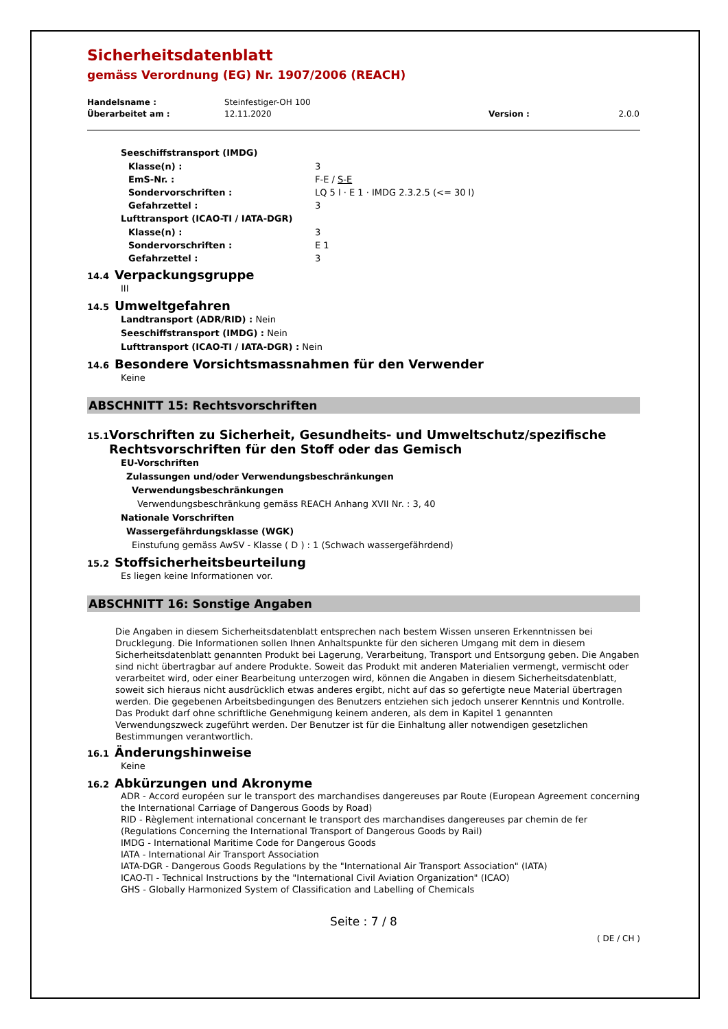Sicherheitsdatenblatt
gemäss Verordnung (EG) Nr. 1907/2006 (REACH)
Handelsname : Steinfestiger-OH 100
Überarbeitet am : 12.11.2020 Version : 2.0.0
Seeschiffstransport (IMDG)
Klasse(n) : 3
EmS-Nr. : F-E / S-E
Sondervorschriften : LQ 5 l · E 1 · IMDG 2.3.2.5 (<= 30 l)
Gefahrzettel : 3
Lufttransport (ICAO-TI / IATA-DGR)
Klasse(n) : 3
Sondervorschriften : E 1
Gefahrzettel : 3
14.4 Verpackungsgruppe
III
14.5 Umweltgefahren
Landtransport (ADR/RID) : Nein
Seeschiffstransport (IMDG) : Nein
Lufttransport (ICAO-TI / IATA-DGR) : Nein
14.6 Besondere Vorsichtsmassnahmen für den Verwender
Keine
ABSCHNITT 15: Rechtsvorschriften
15.1 Vorschriften zu Sicherheit, Gesundheits- und Umweltschutz/spezifische Rechtsvorschriften für den Stoff oder das Gemisch
EU-Vorschriften
Zulassungen und/oder Verwendungsbeschränkungen
Verwendungsbeschränkungen
Verwendungsbeschränkung gemäss REACH Anhang XVII Nr. : 3, 40
Nationale Vorschriften
Wassergefährdungsklasse (WGK)
Einstufung gemäss AwSV - Klasse ( D ) : 1 (Schwach wassergefährdend)
15.2 Stoffsicherheitsbeurteilung
Es liegen keine Informationen vor.
ABSCHNITT 16: Sonstige Angaben
Die Angaben in diesem Sicherheitsdatenblatt entsprechen nach bestem Wissen unseren Erkenntnissen bei Drucklegung. Die Informationen sollen Ihnen Anhaltspunkte für den sicheren Umgang mit dem in diesem Sicherheitsdatenblatt genannten Produkt bei Lagerung, Verarbeitung, Transport und Entsorgung geben. Die Angaben sind nicht übertragbar auf andere Produkte. Soweit das Produkt mit anderen Materialien vermengt, vermischt oder verarbeitet wird, oder einer Bearbeitung unterzogen wird, können die Angaben in diesem Sicherheitsdatenblatt, soweit sich hieraus nicht ausdrücklich etwas anderes ergibt, nicht auf das so gefertigte neue Material übertragen werden. Die gegebenen Arbeitsbedingungen des Benutzers entziehen sich jedoch unserer Kenntnis und Kontrolle. Das Produkt darf ohne schriftliche Genehmigung keinem anderen, als dem in Kapitel 1 genannten Verwendungszweck zugeführt werden. Der Benutzer ist für die Einhaltung aller notwendigen gesetzlichen Bestimmungen verantwortlich.
16.1 Änderungshinweise
Keine
16.2 Abkürzungen und Akronyme
ADR - Accord européen sur le transport des marchandises dangereuses par Route (European Agreement concerning the International Carriage of Dangerous Goods by Road)
RID - Règlement international concernant le transport des marchandises dangereuses par chemin de fer (Regulations Concerning the International Transport of Dangerous Goods by Rail)
IMDG - International Maritime Code for Dangerous Goods
IATA - International Air Transport Association
IATA-DGR - Dangerous Goods Regulations by the "International Air Transport Association" (IATA)
ICAO-TI - Technical Instructions by the "International Civil Aviation Organization" (ICAO)
GHS - Globally Harmonized System of Classification and Labelling of Chemicals
Seite : 7 / 8
( DE / CH )